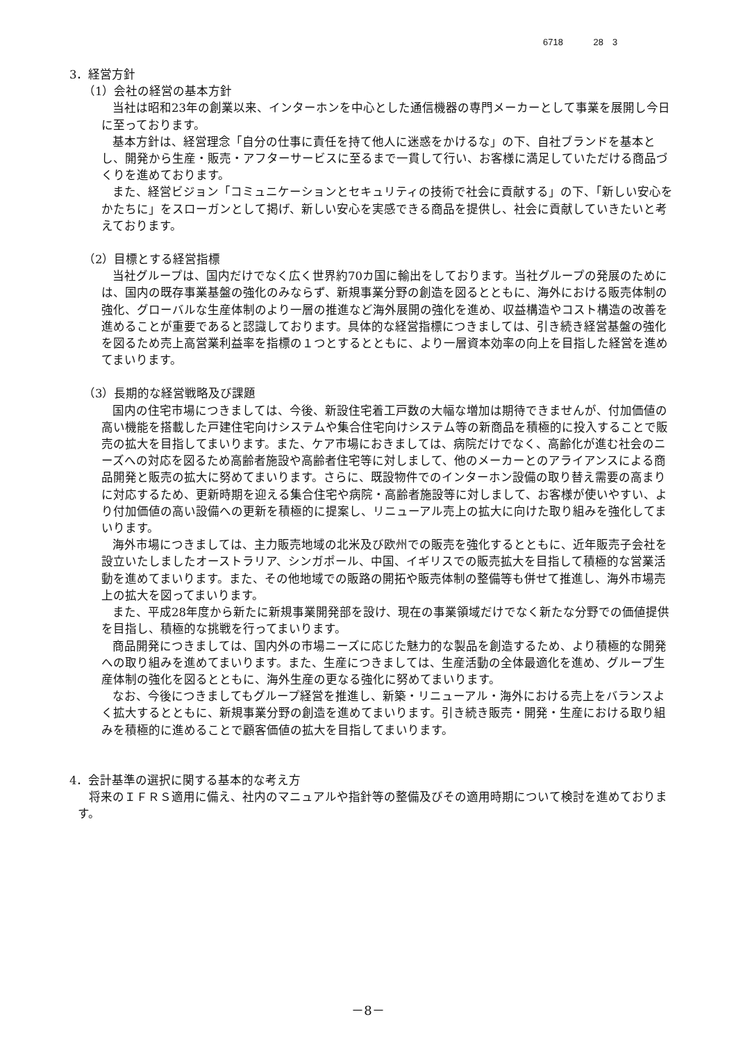6718 28　3
3．経営方針
（1）会社の経営の基本方針
当社は昭和23年の創業以来、インターホンを中心とした通信機器の専門メーカーとして事業を展開し今日に至っております。
基本方針は、経営理念「自分の仕事に責任を持て他人に迷惑をかけるな」の下、自社ブランドを基本とし、開発から生産・販売・アフターサービスに至るまで一貫して行い、お客様に満足していただける商品づくりを進めております。
また、経営ビジョン「コミュニケーションとセキュリティの技術で社会に貢献する」の下、「新しい安心をかたちに」をスローガンとして掲げ、新しい安心を実感できる商品を提供し、社会に貢献していきたいと考えております。
（2）目標とする経営指標
当社グループは、国内だけでなく広く世界約70カ国に輸出をしております。当社グループの発展のためには、国内の既存事業基盤の強化のみならず、新規事業分野の創造を図るとともに、海外における販売体制の強化、グローバルな生産体制のより一層の推進など海外展開の強化を進め、収益構造やコスト構造の改善を進めることが重要であると認識しております。具体的な経営指標につきましては、引き続き経営基盤の強化を図るため売上高営業利益率を指標の１つとするとともに、より一層資本効率の向上を目指した経営を進めてまいります。
（3）長期的な経営戦略及び課題
国内の住宅市場につきましては、今後、新設住宅着工戸数の大幅な増加は期待できませんが、付加価値の高い機能を搭載した戸建住宅向けシステムや集合住宅向けシステム等の新商品を積極的に投入することで販売の拡大を目指してまいります。また、ケア市場におきましては、病院だけでなく、高齢化が進む社会のニーズへの対応を図るため高齢者施設や高齢者住宅等に対しまして、他のメーカーとのアライアンスによる商品開発と販売の拡大に努めてまいります。さらに、既設物件でのインターホン設備の取り替え需要の高まりに対応するため、更新時期を迎える集合住宅や病院・高齢者施設等に対しまして、お客様が使いやすい、より付加価値の高い設備への更新を積極的に提案し、リニューアル売上の拡大に向けた取り組みを強化してまいります。
海外市場につきましては、主力販売地域の北米及び欧州での販売を強化するとともに、近年販売子会社を設立いたしましたオーストラリア、シンガポール、中国、イギリスでの販売拡大を目指して積極的な営業活動を進めてまいります。また、その他地域での販路の開拓や販売体制の整備等も併せて推進し、海外市場売上の拡大を図ってまいります。
また、平成28年度から新たに新規事業開発部を設け、現在の事業領域だけでなく新たな分野での価値提供を目指し、積極的な挑戦を行ってまいります。
商品開発につきましては、国内外の市場ニーズに応じた魅力的な製品を創造するため、より積極的な開発への取り組みを進めてまいります。また、生産につきましては、生産活動の全体最適化を進め、グループ生産体制の強化を図るとともに、海外生産の更なる強化に努めてまいります。
なお、今後につきましてもグループ経営を推進し、新築・リニューアル・海外における売上をバランスよく拡大するとともに、新規事業分野の創造を進めてまいります。引き続き販売・開発・生産における取り組みを積極的に進めることで顧客価値の拡大を目指してまいります。
4．会計基準の選択に関する基本的な考え方
将来のＩＦＲＳ適用に備え、社内のマニュアルや指針等の整備及びその適用時期について検討を進めております。
－8－